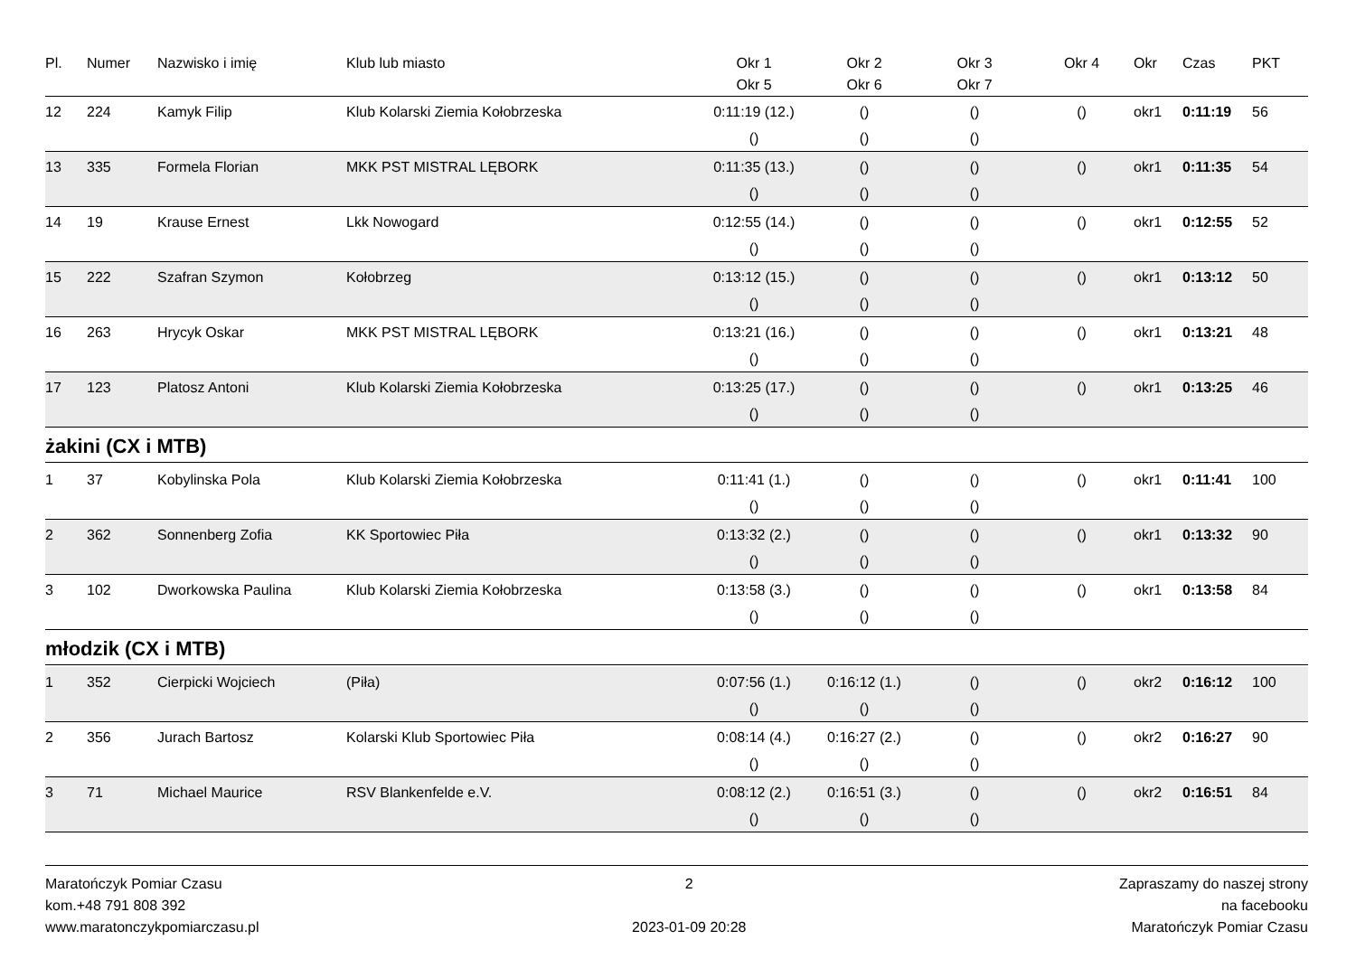| Pl. | Numer | Nazwisko i imię | Klub lub miasto | Okr 1 | Okr 2 | Okr 3 | Okr 4 | Okr | Czas | PKT |
| --- | --- | --- | --- | --- | --- | --- | --- | --- | --- | --- |
| | | | | Okr 5 | Okr 6 | Okr 7 | | | | |
| 12 | 224 | Kamyk Filip | Klub Kolarski Ziemia Kołobrzeska | 0:11:19 (12.) | () | () | () | okr1 | 0:11:19 | 56 |
| | | | | () | () | () | | | | |
| 13 | 335 | Formela Florian | MKK PST MISTRAL LĘBORK | 0:11:35 (13.) | () | () | () | okr1 | 0:11:35 | 54 |
| | | | | () | () | () | | | | |
| 14 | 19 | Krause Ernest | Lkk Nowogard | 0:12:55 (14.) | () | () | () | okr1 | 0:12:55 | 52 |
| | | | | () | () | () | | | | |
| 15 | 222 | Szafran Szymon | Kołobrzeg | 0:13:12 (15.) | () | () | () | okr1 | 0:13:12 | 50 |
| | | | | () | () | () | | | | |
| 16 | 263 | Hrycyk Oskar | MKK PST MISTRAL LĘBORK | 0:13:21 (16.) | () | () | () | okr1 | 0:13:21 | 48 |
| | | | | () | () | () | | | | |
| 17 | 123 | Platosz Antoni | Klub Kolarski Ziemia Kołobrzeska | 0:13:25 (17.) | () | () | () | okr1 | 0:13:25 | 46 |
| | | | | () | () | () | | | | |
żakini (CX i MTB)
| 1 | 37 | Kobylinska Pola | Klub Kolarski Ziemia Kołobrzeska | 0:11:41 (1.) | () | () | () | okr1 | 0:11:41 | 100 |
| | | | | () | () | () | | | | |
| 2 | 362 | Sonnenberg Zofia | KK Sportowiec Piła | 0:13:32 (2.) | () | () | () | okr1 | 0:13:32 | 90 |
| | | | | () | () | () | | | | |
| 3 | 102 | Dworkowska Paulina | Klub Kolarski Ziemia Kołobrzeska | 0:13:58 (3.) | () | () | () | okr1 | 0:13:58 | 84 |
| | | | | () | () | () | | | | |
młodzik (CX i MTB)
| 1 | 352 | Cierpicki Wojciech | (Piła) | 0:07:56 (1.) | 0:16:12 (1.) | () | () | okr2 | 0:16:12 | 100 |
| | | | | () | () | () | | | | |
| 2 | 356 | Jurach Bartosz | Kolarski Klub Sportowiec Piła | 0:08:14 (4.) | 0:16:27 (2.) | () | () | okr2 | 0:16:27 | 90 |
| | | | | () | () | () | | | | |
| 3 | 71 | Michael Maurice | RSV Blankenfelde e.V. | 0:08:12 (2.) | 0:16:51 (3.) | () | () | okr2 | 0:16:51 | 84 |
| | | | | () | () | () | | | | |
Maratończyk Pomiar Czasu
kom.+48 791 808 392
www.maratonczykpomiarczasu.pl
2
2023-01-09 20:28
Zapraszamy do naszej strony
na facebooku
Maratończyk Pomiar Czasu